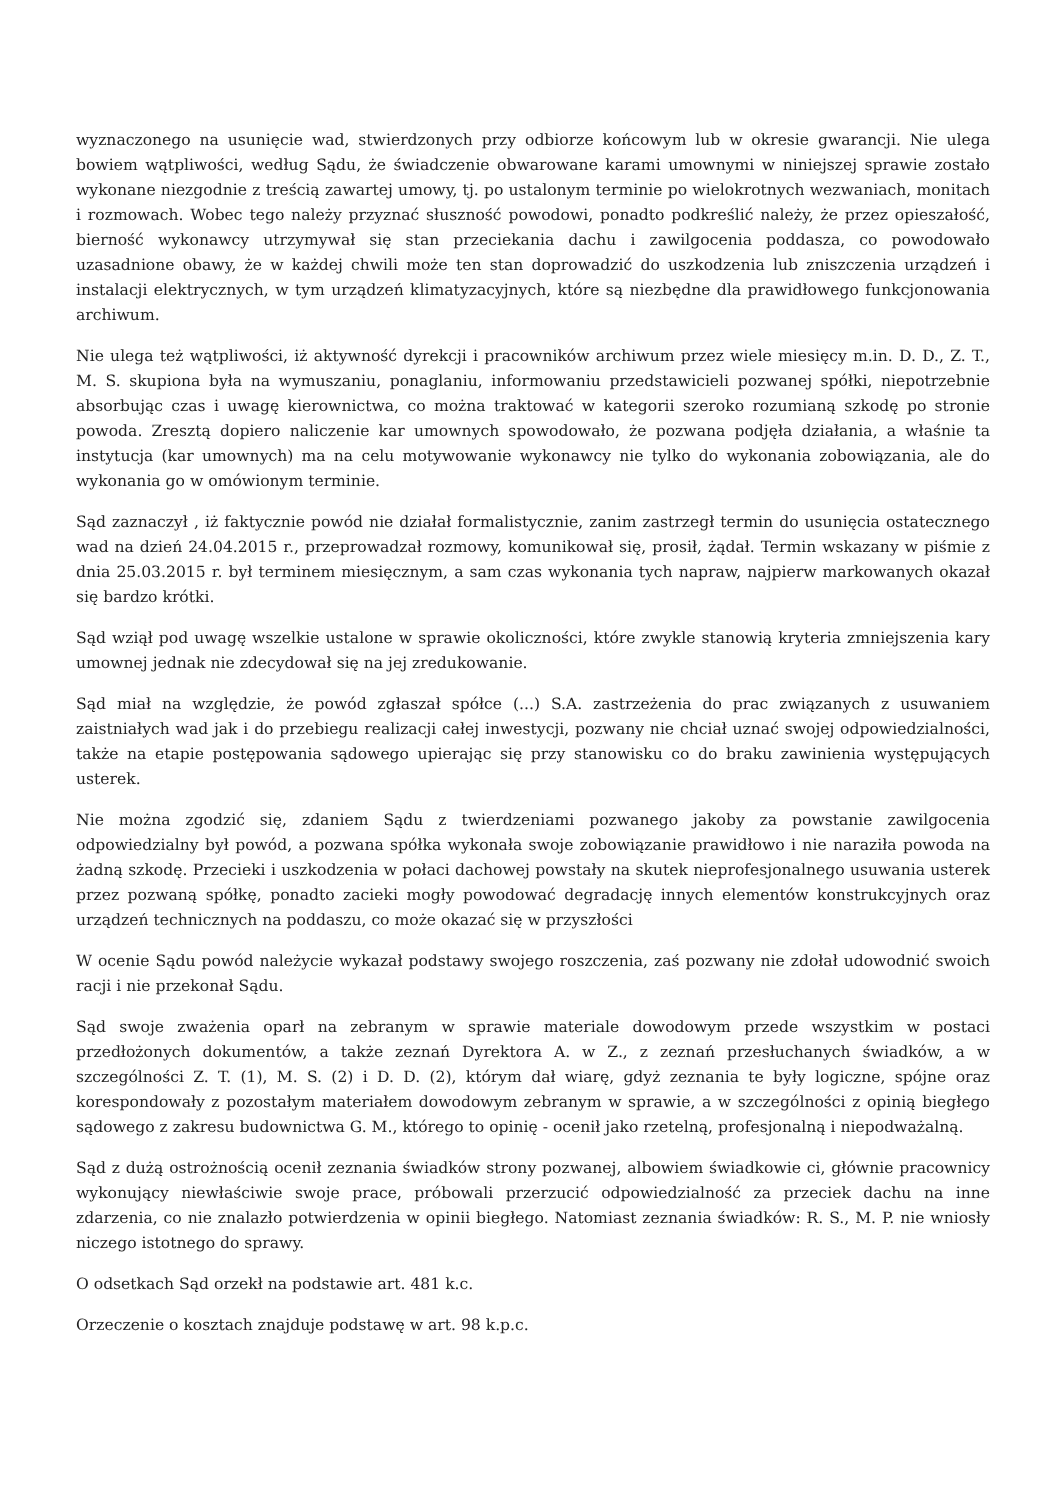wyznaczonego na usunięcie wad, stwierdzonych przy odbiorze końcowym lub w okresie gwarancji. Nie ulega bowiem wątpliwości, według Sądu, że świadczenie obwarowane karami umownymi w niniejszej sprawie zostało wykonane niezgodnie z treścią zawartej umowy, tj. po ustalonym terminie po wielokrotnych wezwaniach, monitach i rozmowach. Wobec tego należy przyznać słuszność powodowi, ponadto podkreślić należy, że przez opieszałość, bierność wykonawcy utrzymywał się stan przeciekania dachu i zawilgocenia poddasza, co powodowało uzasadnione obawy, że w każdej chwili może ten stan doprowadzić do uszkodzenia lub zniszczenia urządzeń i instalacji elektrycznych, w tym urządzeń klimatyzacyjnych, które są niezbędne dla prawidłowego funkcjonowania archiwum.
Nie ulega też wątpliwości, iż aktywność dyrekcji i pracowników archiwum przez wiele miesięcy m.in. D. D., Z. T., M. S. skupiona była na wymuszaniu, ponaglaniu, informowaniu przedstawicieli pozwanej spółki, niepotrzebnie absorbując czas i uwagę kierownictwa, co można traktować w kategorii szeroko rozumianą szkodę po stronie powoda. Zresztą dopiero naliczenie kar umownych spowodowało, że pozwana podjęła działania, a właśnie ta instytucja (kar umownych) ma na celu motywowanie wykonawcy nie tylko do wykonania zobowiązania, ale do wykonania go w omówionym terminie.
Sąd zaznaczył , iż faktycznie powód nie działał formalistycznie, zanim zastrzegł termin do usunięcia ostatecznego wad na dzień 24.04.2015 r., przeprowadzał rozmowy, komunikował się, prosił, żądał. Termin wskazany w piśmie z dnia 25.03.2015 r. był terminem miesięcznym, a sam czas wykonania tych napraw, najpierw markowanych okazał się bardzo krótki.
Sąd wziął pod uwagę wszelkie ustalone w sprawie okoliczności, które zwykle stanowią kryteria zmniejszenia kary umownej jednak nie zdecydował się na jej zredukowanie.
Sąd miał na względzie, że powód zgłaszał spółce (...) S.A. zastrzeżenia do prac związanych z usuwaniem zaistniałych wad jak i do przebiegu realizacji całej inwestycji, pozwany nie chciał uznać swojej odpowiedzialności, także na etapie postępowania sądowego upierając się przy stanowisku co do braku zawinienia występujących usterek.
Nie można zgodzić się, zdaniem Sądu z twierdzeniami pozwanego jakoby za powstanie zawilgocenia odpowiedzialny był powód, a pozwana spółka wykonała swoje zobowiązanie prawidłowo i nie naraziła powoda na żadną szkodę. Przecieki i uszkodzenia w połaci dachowej powstały na skutek nieprofesjonalnego usuwania usterek przez pozwaną spółkę, ponadto zacieki mogły powodować degradację innych elementów konstrukcyjnych oraz urządzeń technicznych na poddaszu, co może okazać się w przyszłości
W ocenie Sądu powód należycie wykazał podstawy swojego roszczenia, zaś pozwany nie zdołał udowodnić swoich racji i nie przekonał Sądu.
Sąd swoje zważenia oparł na zebranym w sprawie materiale dowodowym przede wszystkim w postaci przedłożonych dokumentów, a także zeznań Dyrektora A. w Z., z zeznań przesłuchanych świadków, a w szczególności Z. T. (1), M. S. (2) i D. D. (2), którym dał wiarę, gdyż zeznania te były logiczne, spójne oraz korespondowały z pozostałym materiałem dowodowym zebranym w sprawie, a w szczególności z opinią biegłego sądowego z zakresu budownictwa G. M., którego to opinię - ocenił jako rzetelną, profesjonalną i niepodważalną.
Sąd z dużą ostrożnością ocenił zeznania świadków strony pozwanej, albowiem świadkowie ci, głównie pracownicy wykonujący niewłaściwie swoje prace, próbowali przerzucić odpowiedzialność za przeciek dachu na inne zdarzenia, co nie znalazło potwierdzenia w opinii biegłego. Natomiast zeznania świadków: R. S., M. P. nie wniosły niczego istotnego do sprawy.
O odsetkach Sąd orzekł na podstawie art. 481 k.c.
Orzeczenie o kosztach znajduje podstawę w art. 98 k.p.c.